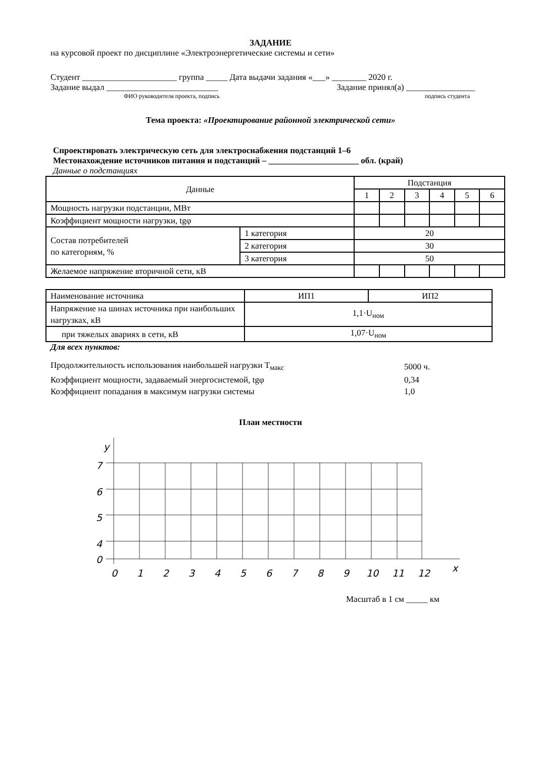ЗАДАНИЕ
на курсовой проект по дисциплине «Электроэнергетические системы и сети»
Студент ______________________ группа _____ Дата выдачи задания «___» ________ 2020 г.
Задание выдал __________________________ Задание принял(а) ________________
ФИО руководителя проекта, подпись подпись студента
Тема проекта: «Проектирование районной электрической сети»
Спроектировать электрическую сеть для электроснабжения подстанций 1–6
Местонахождение источников питания и подстанций – _____________________ обл. (край)
Данные о подстанциях
| Данные | | Подстанция | | | | | |
| | | 1 | 2 | 3 | 4 | 5 | 6 |
| Мощность нагрузки подстанции, МВт | | | | | | | |
| Коэффициент мощности нагрузки, tgφ | | | | | | | |
| Состав потребителей по категориям, % | 1 категория | 20 | | | | | |
| | 2 категория | 30 | | | | | |
| | 3 категория | 50 | | | | | |
| Желаемое напряжение вторичной сети, кВ | | | | | | | |
| Наименование источника | ИП1 | ИП2 |
| Напряжение на шинах источника при наибольших нагрузках, кВ | 1,1·U<sub>ном</sub> | |
| при тяжелых авариях в сети, кВ | 1,07·U<sub>ном</sub> | |
Для всех пунктов:
| Продолжительность использования наибольшей нагрузки T<sub>макс</sub> | 5000 ч. |
| Коэффициент мощности, задаваемый энергосистемой, tgφ | 0,34 |
| Коэффициент попадания в максимум нагрузки системы | 1,0 |
План местности
y
7
6
5
4
0
0
1
2
3
4
5
6
7
8
9
10
11
12
x
Масштаб в 1 см _____ км